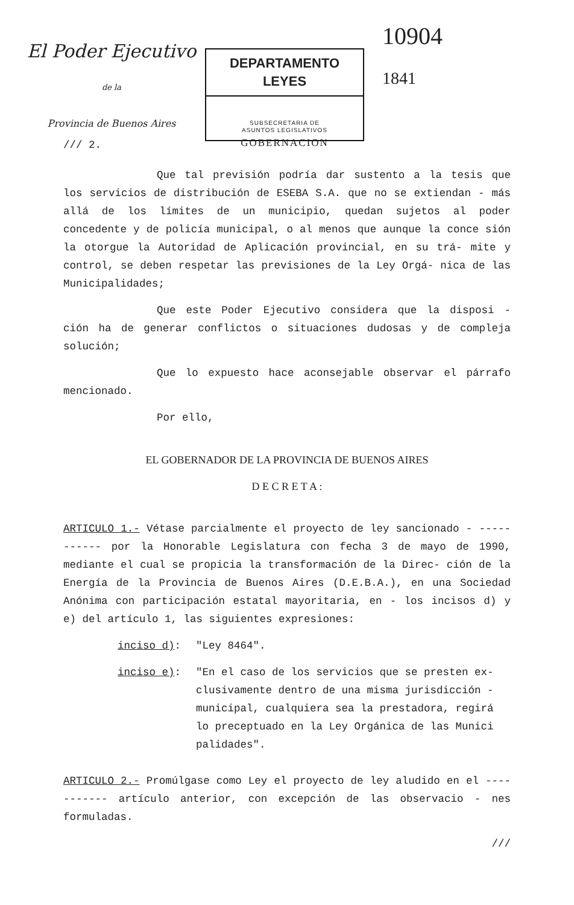El Poder Ejecutivo
de la
Provincia de Buenos Aires
DEPARTAMENTO LEYES
SUBSECRETARIA DE
ASUNTOS LEGISLATIVOS
GOBERNACION
10904
1841
/// 2.
Que tal previsión podría dar sustento a la tesis que los servicios de distribución de ESEBA S.A. que no se extiendan - más allá de los límites de un municipio, quedan sujetos al poder concedente y de policía municipal, o al menos que aunque la conce sión la otorgue la Autoridad de Aplicación provincial, en su trá- mite y control, se deben respetar las previsiones de la Ley Orgá- nica de las Municipalidades;
Que este Poder Ejecutivo considera que la disposi - ción ha de generar conflictos o situaciones dudosas y de compleja solución;
Que lo expuesto hace aconsejable observar el párrafo mencionado.
Por ello,
EL GOBERNADOR DE LA PROVINCIA DE BUENOS AIRES
D E C R E T A :
ARTICULO 1.- Vétase parcialmente el proyecto de ley sancionado - ----------- por la Honorable Legislatura con fecha 3 de mayo de 1990, mediante el cual se propicia la transformación de la Direc- ción de la Energía de la Provincia de Buenos Aires (D.E.B.A.), en una Sociedad Anónima con participación estatal mayoritaria, en - los incisos d) y e) del artículo 1, las siguientes expresiones:
inciso d): "Ley 8464".
inciso e): "En el caso de los servicios que se presten ex- clusivamente dentro de una misma jurisdicción - municipal, cualquiera sea la prestadora, regirá lo preceptuado en la Ley Orgánica de las Munici palidades".
ARTICULO 2.- Promúlgase como Ley el proyecto de ley aludido en el ----------- artículo anterior, con excepción de las observacio - nes formuladas.
///